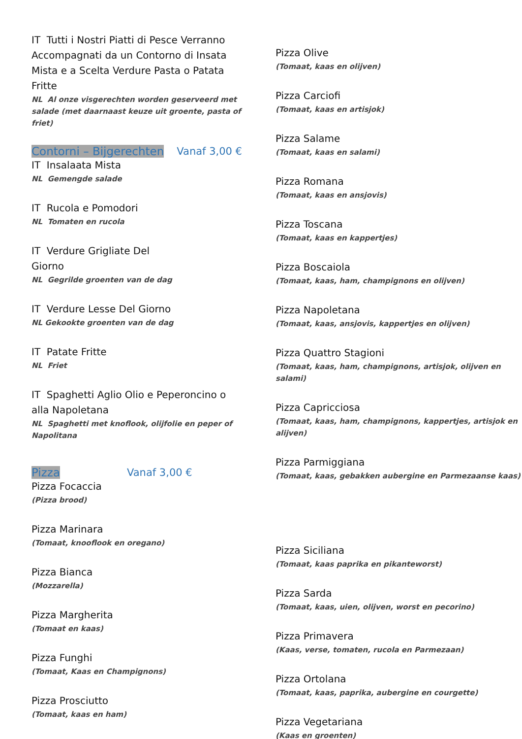IT Tutti i Nostri Piatti di Pesce Verranno Accompagnati da un Contorno di Insata Mista e a Scelta Verdure Pasta o Patata Fritte
NL Al onze visgerechten worden geserveerd met salade (met daarnaast keuze uit groente, pasta of friet)
Contorni – Bijgerechten Vanaf 3,00 €
IT Insalaata Mista
NL Gemengde salade
IT Rucola e Pomodori
NL Tomaten en rucola
IT Verdure Grigliate Del
Giorno
NL Gegrilde groenten van de dag
IT Verdure Lesse Del Giorno
NL Gekookte groenten van de dag
IT Patate Fritte
NL Friet
IT Spaghetti Aglio Olio e Peperoncino o alla Napoletana
NL Spaghetti met knoflook, olijfolie en peper of Napolitana
Pizza Vanaf 3,00 €
Pizza Focaccia
(Pizza brood)
Pizza Marinara
(Tomaat, knooflook en oregano)
Pizza Bianca
(Mozzarella)
Pizza Margherita
(Tomaat en kaas)
Pizza Funghi
(Tomaat, Kaas en Champignons)
Pizza Prosciutto
(Tomaat, kaas en ham)
Pizza Olive
(Tomaat, kaas en olijven)
Pizza Carciofi
(Tomaat, kaas en artisjok)
Pizza Salame
(Tomaat, kaas en salami)
Pizza Romana
(Tomaat, kaas en ansjovis)
Pizza Toscana
(Tomaat, kaas en kappertjes)
Pizza Boscaiola
(Tomaat, kaas, ham, champignons en olijven)
Pizza Napoletana
(Tomaat, kaas, ansjovis, kappertjes en olijven)
Pizza Quattro Stagioni
(Tomaat, kaas, ham, champignons, artisjok, olijven en salami)
Pizza Capricciosa
(Tomaat, kaas, ham, champignons, kappertjes, artisjok en alijven)
Pizza Parmiggiana
(Tomaat, kaas, gebakken aubergine en Parmezaanse kaas)
Pizza Siciliana
(Tomaat, kaas paprika en pikanteworst)
Pizza Sarda
(Tomaat, kaas, uien, olijven, worst en pecorino)
Pizza Primavera
(Kaas, verse, tomaten, rucola en Parmezaan)
Pizza Ortolana
(Tomaat, kaas, paprika, aubergine en courgette)
Pizza Vegetariana
(Kaas en groenten)